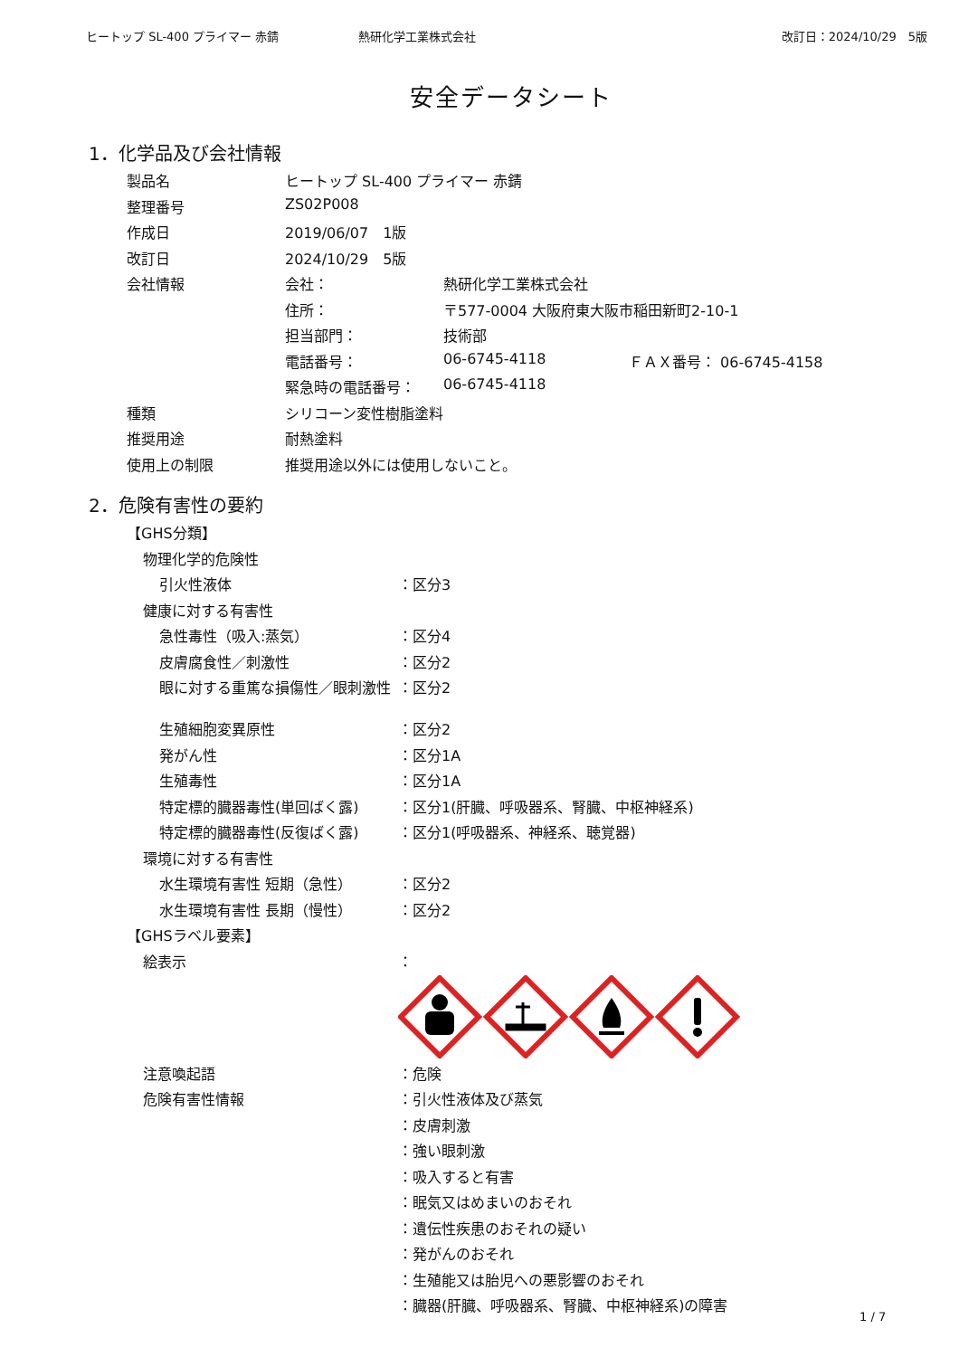ヒートップ SL-400 プライマー 赤錆 熱研化学工業株式会社 改訂日：2024/10/29　5版
安全データシート
1．化学品及び会社情報
| 製品名 | ヒートップ SL-400 プライマー 赤錆 | | |
| 整理番号 | ZS02P008 | | |
| 作成日 | 2019/06/07 1版 | | |
| 改訂日 | 2024/10/29 5版 | | |
| 会社情報 | 会社： | 熱研化学工業株式会社 | |
| | 住所： | 〒577-0004 大阪府東大阪市稲田新町2-10-1 | |
| | 担当部門： | 技術部 | |
| | 電話番号： | 06-6745-4118 | ＦＡＸ番号： 06-6745-4158 |
| | 緊急時の電話番号： | 06-6745-4118 | |
| 種類 | シリコーン変性樹脂塗料 | | |
| 推奨用途 | 耐熱塗料 | | |
| 使用上の制限 | 推奨用途以外には使用しないこと。 | | |
2．危険有害性の要約
| 【GHS分類】 | |
| 物理化学的危険性 | |
| 引火性液体 | ：区分3 |
| 健康に対する有害性 | |
| 急性毒性（吸入:蒸気） | ：区分4 |
| 皮膚腐食性／刺激性 | ：区分2 |
| 眼に対する重篤な損傷性／眼刺激性 | ：区分2 |
| 生殖細胞変異原性 | ：区分2 |
| 発がん性 | ：区分1A |
| 生殖毒性 | ：区分1A |
| 特定標的臓器毒性(単回ばく露) | ：区分1(肝臓、呼吸器系、腎臓、中枢神経系) |
| 特定標的臓器毒性(反復ばく露) | ：区分1(呼吸器系、神経系、聴覚器) |
| 環境に対する有害性 | |
| 水生環境有害性 短期（急性） | ：区分2 |
| 水生環境有害性 長期（慢性） | ：区分2 |
| 【GHSラベル要素】 | |
| 絵表示 | ： |
| 注意喚起語 | ：危険 |
| 危険有害性情報 | ：引火性液体及び蒸気 |
| | ：皮膚刺激 |
| | ：強い眼刺激 |
| | ：吸入すると有害 |
| | ：眠気又はめまいのおそれ |
| | ：遺伝性疾患のおそれの疑い |
| | ：発がんのおそれ |
| | ：生殖能又は胎児への悪影響のおそれ |
| | ：臓器(肝臓、呼吸器系、腎臓、中枢神経系)の障害 |
1 / 7